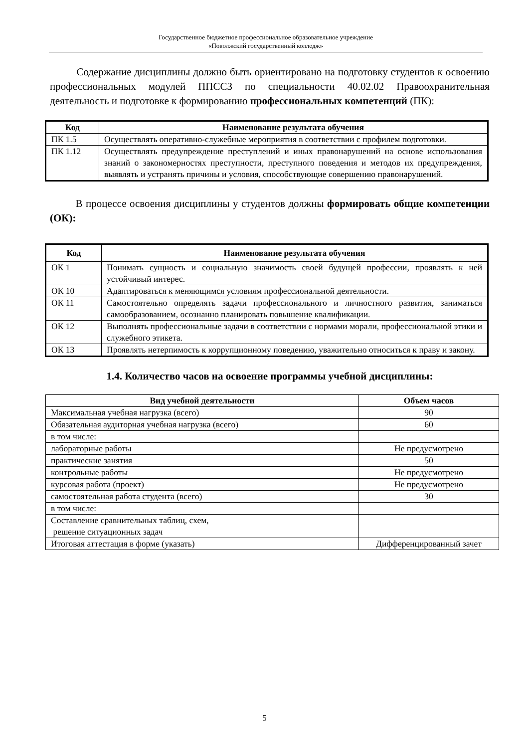Государственное бюджетное профессиональное образовательное учреждение
«Поволжский государственный колледж»
Содержание дисциплины должно быть ориентировано на подготовку студентов к освоению профессиональных модулей ППССЗ по специальности 40.02.02 Правоохранительная деятельность и подготовке к формированию профессиональных компетенций (ПК):
| Код | Наименование результата обучения |
| --- | --- |
| ПК 1.5 | Осуществлять оперативно-служебные мероприятия в соответствии с профилем подготовки. |
| ПК 1.12 | Осуществлять предупреждение преступлений и иных правонарушений на основе использования знаний о закономерностях преступности, преступного поведения и методов их предупреждения, выявлять и устранять причины и условия, способствующие совершению правонарушений. |
В процессе освоения дисциплины у студентов должны формировать общие компетенции (ОК):
| Код | Наименование результата обучения |
| --- | --- |
| ОК 1 | Понимать сущность и социальную значимость своей будущей профессии, проявлять к ней устойчивый интерес. |
| ОК 10 | Адаптироваться к меняющимся условиям профессиональной деятельности. |
| ОК 11 | Самостоятельно определять задачи профессионального и личностного развития, заниматься самообразованием, осознанно планировать повышение квалификации. |
| ОК 12 | Выполнять профессиональные задачи в соответствии с нормами морали, профессиональной этики и служебного этикета. |
| ОК 13 | Проявлять нетерпимость к коррупционному поведению, уважительно относиться к праву и закону. |
1.4. Количество часов на освоение программы учебной дисциплины:
| Вид учебной деятельности | Объем часов |
| --- | --- |
| Максимальная учебная нагрузка (всего) | 90 |
| Обязательная аудиторная учебная нагрузка (всего) | 60 |
| в том числе: | |
| лабораторные работы | Не предусмотрено |
| практические занятия | 50 |
| контрольные работы | Не предусмотрено |
| курсовая работа (проект) | Не предусмотрено |
| самостоятельная работа студента (всего) | 30 |
| в том числе: | |
| Составление сравнительных таблиц, схем, решение ситуационных задач | |
| Итоговая аттестация в форме (указать) | Дифференцированный зачет |
5